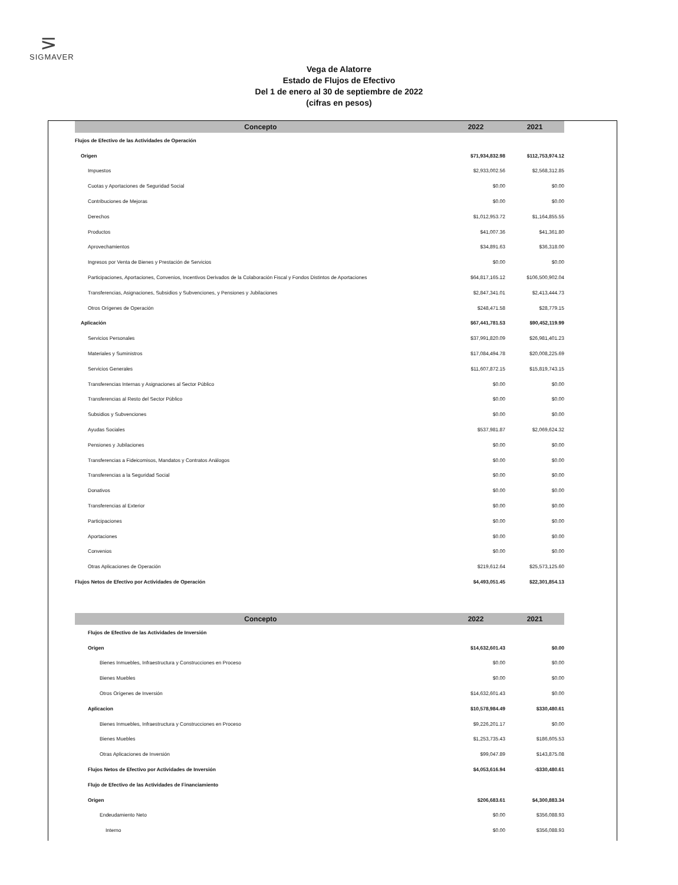⋝
SIGMAVER
Vega de Alatorre
Estado de Flujos de Efectivo
Del 1 de enero al 30 de septiembre de 2022
(cifras en pesos)
| Concepto | 2022 | 2021 |
| --- | --- | --- |
| Flujos de Efectivo de las Actividades de Operación | | |
| Origen | $71,934,832.98 | $112,753,974.12 |
| Impuestos | $2,933,002.56 | $2,568,312.85 |
| Cuotas y Aportaciones de Seguridad Social | $0.00 | $0.00 |
| Contribuciones de Mejoras | $0.00 | $0.00 |
| Derechos | $1,012,953.72 | $1,164,855.55 |
| Productos | $41,007.36 | $41,361.80 |
| Aprovechamientos | $34,891.63 | $36,318.00 |
| Ingresos por Venta de Bienes y Prestación de Servicios | $0.00 | $0.00 |
| Participaciones, Aportaciones, Convenios, Incentivos Derivados de la Colaboración Fiscal y Fondos Distintos de Aportaciones | $64,817,165.12 | $106,500,902.04 |
| Transferencias, Asignaciones, Subsidios y Subvenciones, y Pensiones y Jubilaciones | $2,847,341.01 | $2,413,444.73 |
| Otros Orígenes de Operación | $248,471.58 | $28,779.15 |
| Aplicación | $67,441,781.53 | $90,452,119.99 |
| Servicios Personales | $37,991,820.09 | $26,981,401.23 |
| Materiales y Suministros | $17,084,494.78 | $20,008,225.69 |
| Servicios Generales | $11,607,872.15 | $15,819,743.15 |
| Transferencias Internas y Asignaciones al Sector Público | $0.00 | $0.00 |
| Transferencias al Resto del Sector Público | $0.00 | $0.00 |
| Subsidios y Subvenciones | $0.00 | $0.00 |
| Ayudas Sociales | $537,981.87 | $2,069,624.32 |
| Pensiones y Jubilaciones | $0.00 | $0.00 |
| Transferencias a Fideicomisos, Mandatos y Contratos Análogos | $0.00 | $0.00 |
| Transferencias a la Seguridad Social | $0.00 | $0.00 |
| Donativos | $0.00 | $0.00 |
| Transferencias al Exterior | $0.00 | $0.00 |
| Participaciones | $0.00 | $0.00 |
| Aportaciones | $0.00 | $0.00 |
| Convenios | $0.00 | $0.00 |
| Otras Aplicaciones de Operación | $219,612.64 | $25,573,125.60 |
| Flujos Netos de Efectivo por Actividades de Operación | $4,493,051.45 | $22,301,854.13 |
| Concepto | 2022 | 2021 |
| --- | --- | --- |
| Flujos de Efectivo de las Actividades de Inversión | | |
| Origen | $14,632,601.43 | $0.00 |
| Bienes Inmuebles, Infraestructura y Construcciones en Proceso | $0.00 | $0.00 |
| Bienes Muebles | $0.00 | $0.00 |
| Otros Orígenes de Inversión | $14,632,601.43 | $0.00 |
| Aplicacion | $10,578,984.49 | $330,480.61 |
| Bienes Inmuebles, Infraestructura y Construcciones en Proceso | $9,226,201.17 | $0.00 |
| Bienes Muebles | $1,253,735.43 | $186,605.53 |
| Otras Aplicaciones de Inversión | $99,047.89 | $143,875.08 |
| Flujos Netos de Efectivo por Actividades de Inversión | $4,053,616.94 | -$330,480.61 |
| Flujo de Efectivo de las Actividades de Financiamiento | | |
| Origen | $206,683.61 | $4,300,883.34 |
| Endeudamiento Neto | $0.00 | $356,088.93 |
| Interno | $0.00 | $356,088.93 |